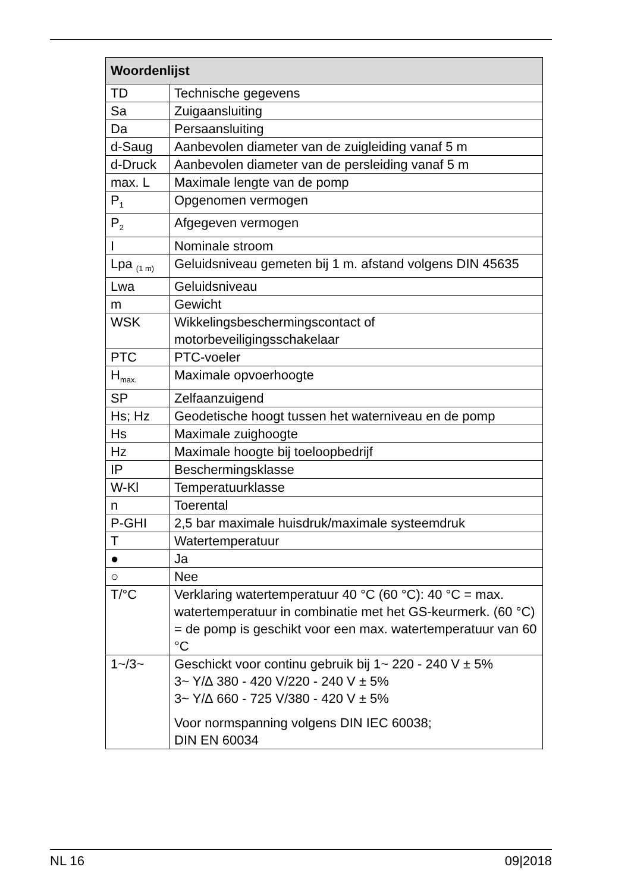| Woordenlijst | |
| --- | --- |
| TD | Technische gegevens |
| Sa | Zuigaansluiting |
| Da | Persaansluiting |
| d-Saug | Aanbevolen diameter van de zuigleiding vanaf 5 m |
| d-Druck | Aanbevolen diameter van de persleiding vanaf 5 m |
| max. L | Maximale lengte van de pomp |
| P<sub>1</sub> | Opgenomen vermogen |
| P<sub>2</sub> | Afgegeven vermogen |
| I | Nominale stroom |
| Lpa <sub>(1 m)</sub> | Geluidsniveau gemeten bij 1 m. afstand volgens DIN 45635 |
| Lwa | Geluidsniveau |
| m | Gewicht |
| WSK | Wikkelingsbeschermingscontact of motorbeveiligingsschakelaar |
| PTC | PTC-voeler |
| H<sub>max.</sub> | Maximale opvoerhoogte |
| SP | Zelfaanzuigend |
| Hs; Hz | Geodetische hoogt tussen het waterniveau en de pomp |
| Hs | Maximale zuighoogte |
| Hz | Maximale hoogte bij toeloopbedrijf |
| IP | Beschermingsklasse |
| W-Kl | Temperatuurklasse |
| n | Toerental |
| P-GHI | 2,5 bar maximale huisdruk/maximale systeemdruk |
| T | Watertemperatuur |
| ● | Ja |
| ○ | Nee |
| T/°C | Verklaring watertemperatuur 40 °C (60 °C): 40 °C = max. watertemperatuur in combinatie met het GS-keurmerk. (60 °C) = de pomp is geschikt voor een max. watertemperatuur van 60 °C |
| 1~/3~ | Geschickt voor continu gebruik bij 1~ 220 - 240 V ± 5% 3~ Y/∆ 380 - 420 V/220 - 240 V ± 5% 3~ Y/∆ 660 - 725 V/380 - 420 V ± 5% Voor normspanning volgens DIN IEC 60038; DIN EN 60034 |
NL 16 09|2018